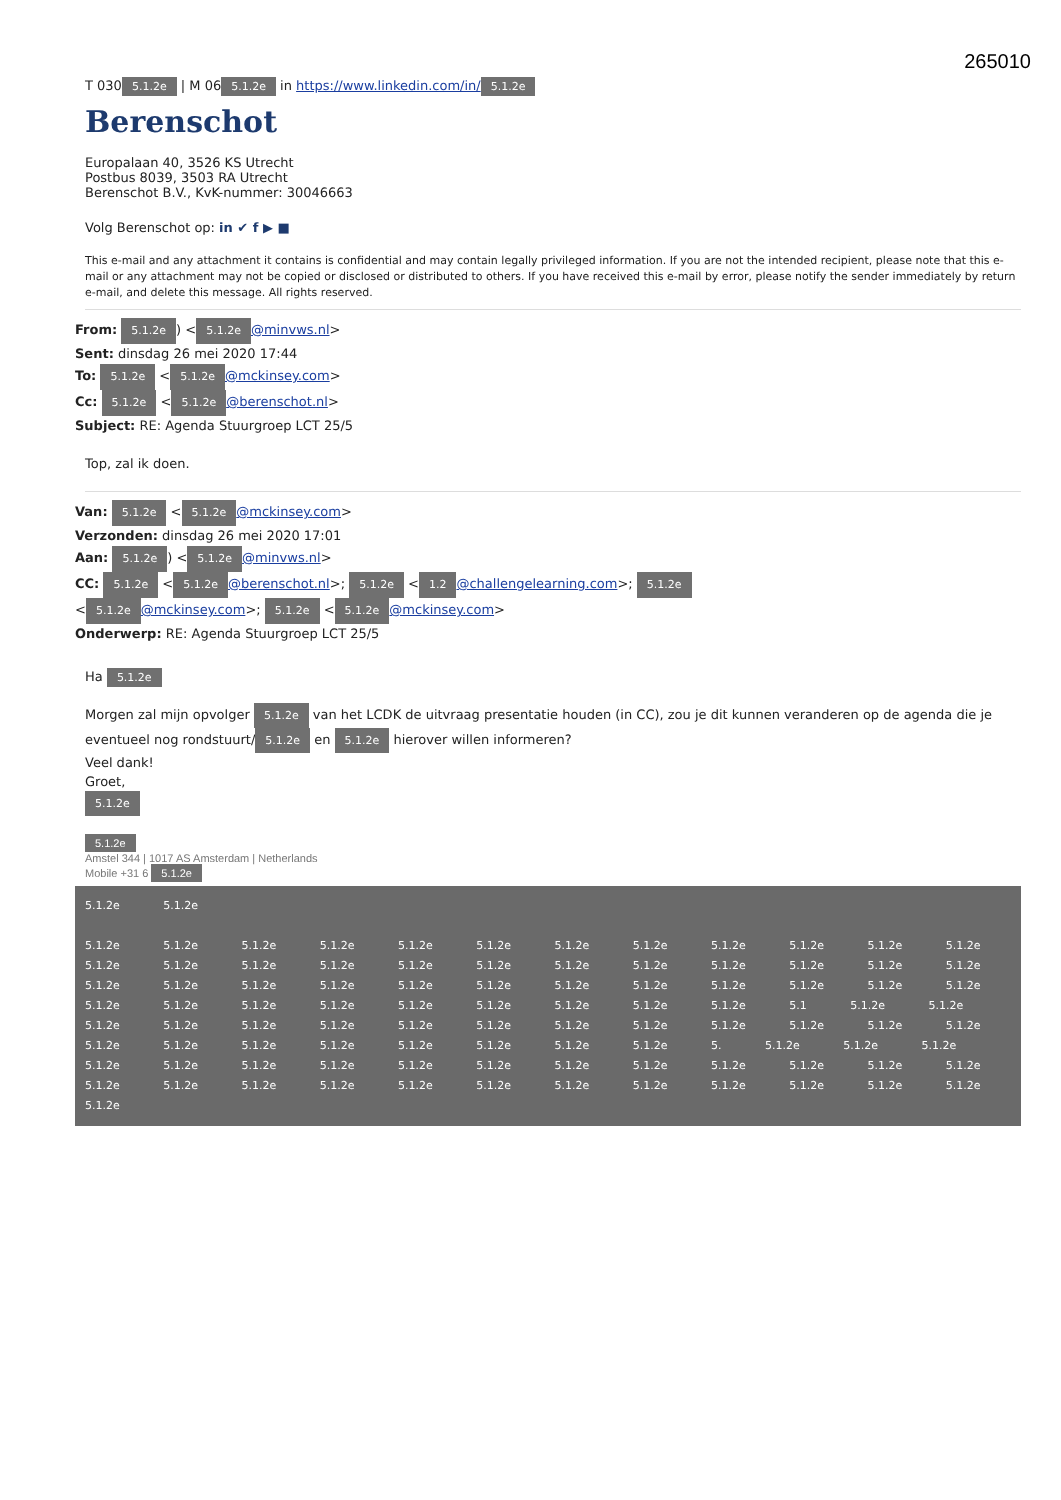265010
T 030 5.1.2e | M 06 5.1.2e in https://www.linkedin.com/in/ 5.1.2e
Berenschot
Europalaan 40, 3526 KS Utrecht
Postbus 8039, 3503 RA Utrecht
Berenschot B.V., KvK-nummer: 30046663
Volg Berenschot op: in ✔ f ▶ ■
This e-mail and any attachment it contains is confidential and may contain legally privileged information. If you are not the intended recipient, please note that this e-mail or any attachment may not be copied or disclosed or distributed to others. If you have received this e-mail by error, please notify the sender immediately by return e-mail, and delete this message. All rights reserved.
From: 5.1.2e) < 5.1.2e @minvws.nl>
Sent: dinsdag 26 mei 2020 17:44
To: 5.1.2e < 5.1.2e @mckinsey.com>
Cc: 5.1.2e < 5.1.2e @berenschot.nl>
Subject: RE: Agenda Stuurgroep LCT 25/5
Top, zal ik doen.
Van: 5.1.2e < 5.1.2e @mckinsey.com>
Verzonden: dinsdag 26 mei 2020 17:01
Aan: 5.1.2e) < 5.1.2e @minvws.nl>
CC: 5.1.2e < 5.1.2e @berenschot.nl>; 5.1.2e < 1.2 @challengelearning.com>; 5.1.2e
< 5.1.2e @mckinsey.com>; 5.1.2e < 5.1.2e @mckinsey.com>
Onderwerp: RE: Agenda Stuurgroep LCT 25/5
Ha 5.1.2e
Morgen zal mijn opvolger 5.1.2e van het LCDK de uitvraag presentatie houden (in CC), zou je dit kunnen veranderen op de agenda die je eventueel nog rondstuurt/ 5.1.2e en 5.1.2e hierover willen informeren?
Veel dank!
Groet,
5.1.2e
5.1.2e
Amstel 344 | 1017 AS Amsterdam | Netherlands
Mobile +31 6 5.1.2e
5.1.2e 5.1.2e
5.1.2e 5.1.2e 5.1.2e 5.1.2e 5.1.2e 5.1.2e 5.1.2e 5.1.2e 5.1.2e 5.1.2e 5.1.2e 5.1.2e 5.1.2e 5.1.2e 5.1.2e 5.1.2e 5.1.2e 5.1.2e 5.1.2e 5.1.2e 5.1.2e 5.1.2e 5.1.2e 5.1.2e 5.1.2e 5.1.2e 5.1.2e 5.1.2e 5.1.2e 5.1.2e 5.1.2e 5.1.2e 5.1.2e 5.1.2e 5.1.2e 5.1.2e 5.1.2e 5.1.2e 5.1.2e 5.1.2e 5.1.2e 5.1.2e 5.1.2e 5.1.2e 5.1.2e 5.1 5.1.2e 5.1.2e 5.1.2e 5.1.2e 5.1.2e 5.1.2e 5.1.2e 5.1.2e 5.1.2e 5.1.2e 5.1.2e 5.1.2e 5.1.2e 5.1.2e 5.1.2e 5.1.2e 5.1.2e 5.1.2e 5.1.2e 5.1.2e 5.1.2e 5.1.2e 5. 5.1.2e 5.1.2e 5.1.2e 5.1.2e 5.1.2e 5.1.2e 5.1.2e 5.1.2e 5.1.2e 5.1.2e 5.1.2e 5.1.2e 5.1.2e 5.1.2e 5.1.2e 5.1.2e 5.1.2e 5.1.2e 5.1.2e 5.1.2e 5.1.2e 5.1.2e 5.1.2e 5.1.2e 5.1.2e 5.1.2e 5.1.2e 5.1.2e